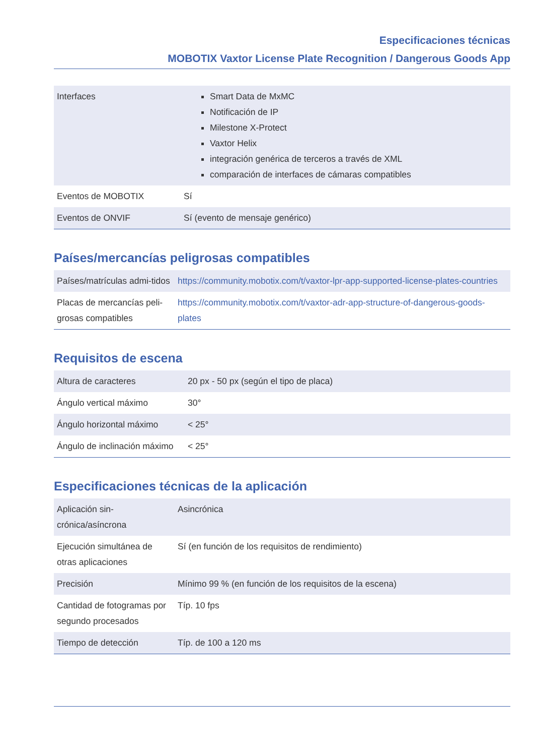Especificaciones técnicas
MOBOTIX Vaxtor License Plate Recognition / Dangerous Goods App
| Interfaces | Smart Data de MxMC Notificación de IP Milestone X-Protect Vaxtor Helix integración genérica de terceros a través de XML comparación de interfaces de cámaras compatibles |
| Eventos de MOBOTIX | Sí |
| Eventos de ONVIF | Sí (evento de mensaje genérico) |
Países/mercancías peligrosas compatibles
| Países/matrículas admi-tidos | https://community.mobotix.com/t/vaxtor-lpr-app-supported-license-plates-countries |
| Placas de mercancías peli-grosas compatibles | https://community.mobotix.com/t/vaxtor-adr-app-structure-of-dangerous-goods-plates |
Requisitos de escena
| Altura de caracteres | 20 px - 50 px (según el tipo de placa) |
| Ángulo vertical máximo | 30° |
| Ángulo horizontal máximo | < 25° |
| Ángulo de inclinación máximo | < 25° |
Especificaciones técnicas de la aplicación
| Aplicación sin-crónica/asíncrona | Asincrónica |
| Ejecución simultánea de otras aplicaciones | Sí (en función de los requisitos de rendimiento) |
| Precisión | Mínimo 99 % (en función de los requisitos de la escena) |
| Cantidad de fotogramas por segundo procesados | Típ. 10 fps |
| Tiempo de detección | Típ. de 100 a 120 ms |